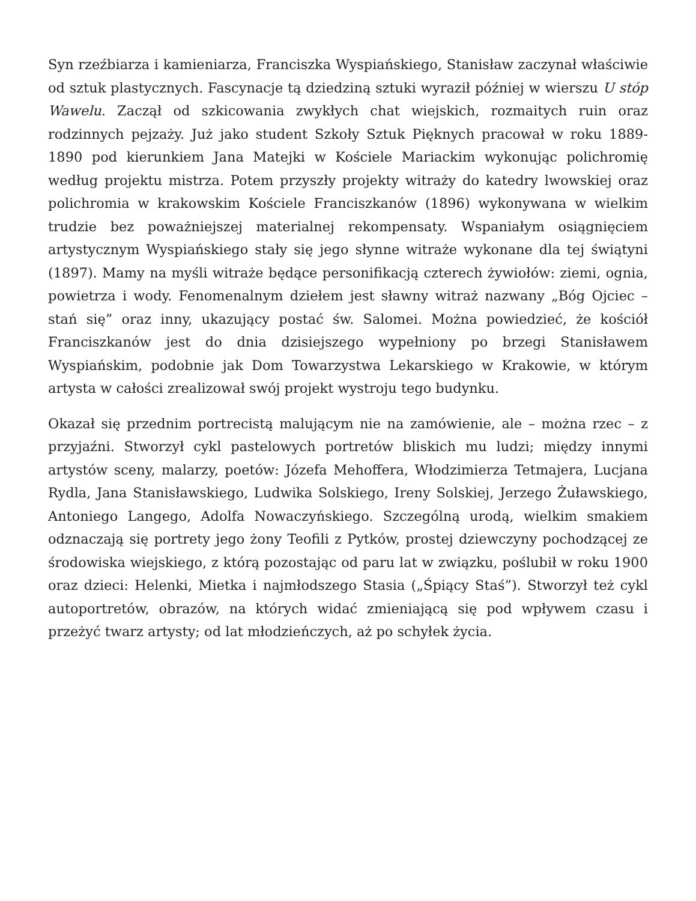Syn rzeźbiarza i kamieniarza, Franciszka Wyspiańskiego, Stanisław zaczynał właściwie od sztuk plastycznych. Fascynacje tą dziedziną sztuki wyraził później w wierszu U stóp Wawelu. Zaczął od szkicowania zwykłych chat wiejskich, rozmaitych ruin oraz rodzinnych pejzaży. Już jako student Szkoły Sztuk Pięknych pracował w roku 1889-1890 pod kierunkiem Jana Matejki w Kościele Mariackim wykonując polichromię według projektu mistrza. Potem przyszły projekty witraży do katedry lwowskiej oraz polichromia w krakowskim Kościele Franciszkanów (1896) wykonywana w wielkim trudzie bez poważniejszej materialnej rekompensaty. Wspaniałym osiągnięciem artystycznym Wyspiańskiego stały się jego słynne witraże wykonane dla tej świątyni (1897). Mamy na myśli witraże będące personifikacją czterech żywiołów: ziemi, ognia, powietrza i wody. Fenomenalnym dziełem jest sławny witraż nazwany „Bóg Ojciec – stań się” oraz inny, ukazujący postać św. Salomei. Można powiedzieć, że kościół Franciszkanów jest do dnia dzisiejszego wypełniony po brzegi Stanisławem Wyspiańskim, podobnie jak Dom Towarzystwa Lekarskiego w Krakowie, w którym artysta w całości zrealizował swój projekt wystroju tego budynku.
Okazał się przednim portrecistą malującym nie na zamówienie, ale – można rzec – z przyjaźni. Stworzył cykl pastelowych portretów bliskich mu ludzi; między innymi artystów sceny, malarzy, poetów: Józefa Mehoffera, Włodzimierza Tetmajera, Lucjana Rydla, Jana Stanisławskiego, Ludwika Solskiego, Ireny Solskiej, Jerzego Żuławskiego, Antoniego Langego, Adolfa Nowaczyńskiego. Szczególną urodą, wielkim smakiem odznaczają się portrety jego żony Teofili z Pytków, prostej dziewczyny pochodzącej ze środowiska wiejskiego, z którą pozostając od paru lat w związku, poślubił w roku 1900 oraz dzieci: Helenki, Mietka i najmłodszego Stasia („Śpiący Staś”). Stworzył też cykl autoportretów, obrazów, na których widać zmieniającą się pod wpływem czasu i przeżyć twarz artysty; od lat młodzieńczych, aż po schyłek życia.